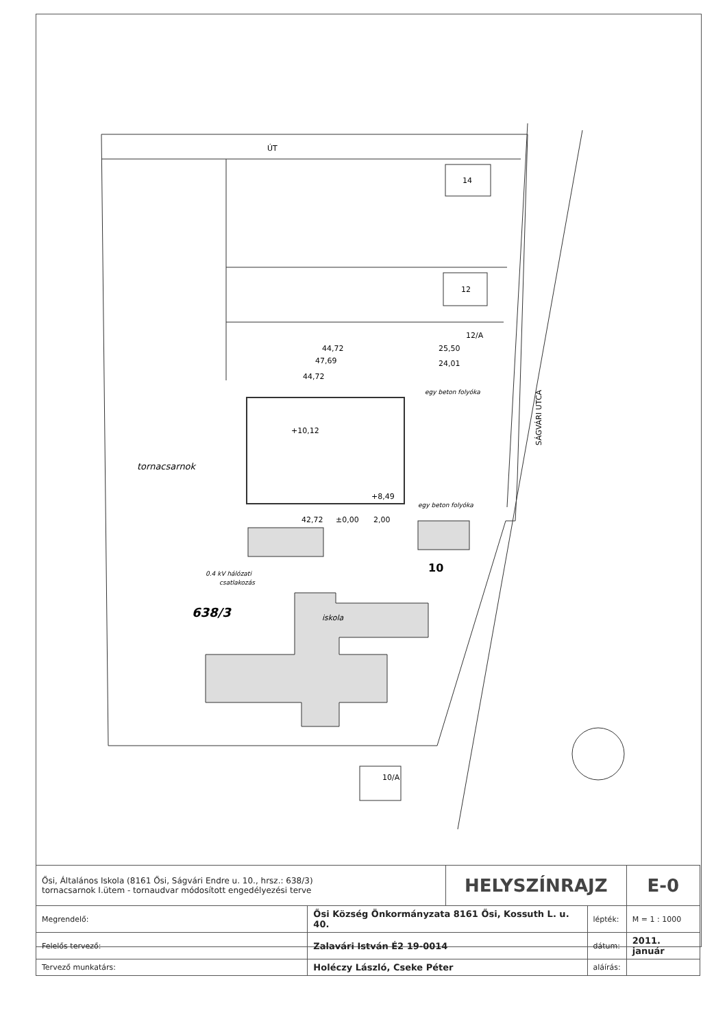ÚT
14
12
12/A
44,72
25,50
47,69
24,01
44,72
egy beton folyóka
+10,12
tornacsarnok
+8,49
egy beton folyóka
42,72
±0,00
2,00
0.4 kV hálózati
csatlakozás
10
638/3
iskola
10/A
SÁGVÁRI UTCA
| Ősi, Általános Iskola (8161 Ősi, Ságvári Endre u. 10., hrsz.: 638/3) tornacsarnok I.ütem - tornaudvar módosított engedélyezési terve | | HELYSZÍNRAJZ | | E-0 |
| Megrendelő: | Ősi Község Önkormányzata 8161 Ősi, Kossuth L. u. 40. | | lépték: | M = 1 : 1000 |
| Felelős tervező: | Zalavári István É2 19-0014 | | dátum: | 2011. január |
| Tervező munkatárs: | Holéczy László, Cseke Péter | | aláírás: | |